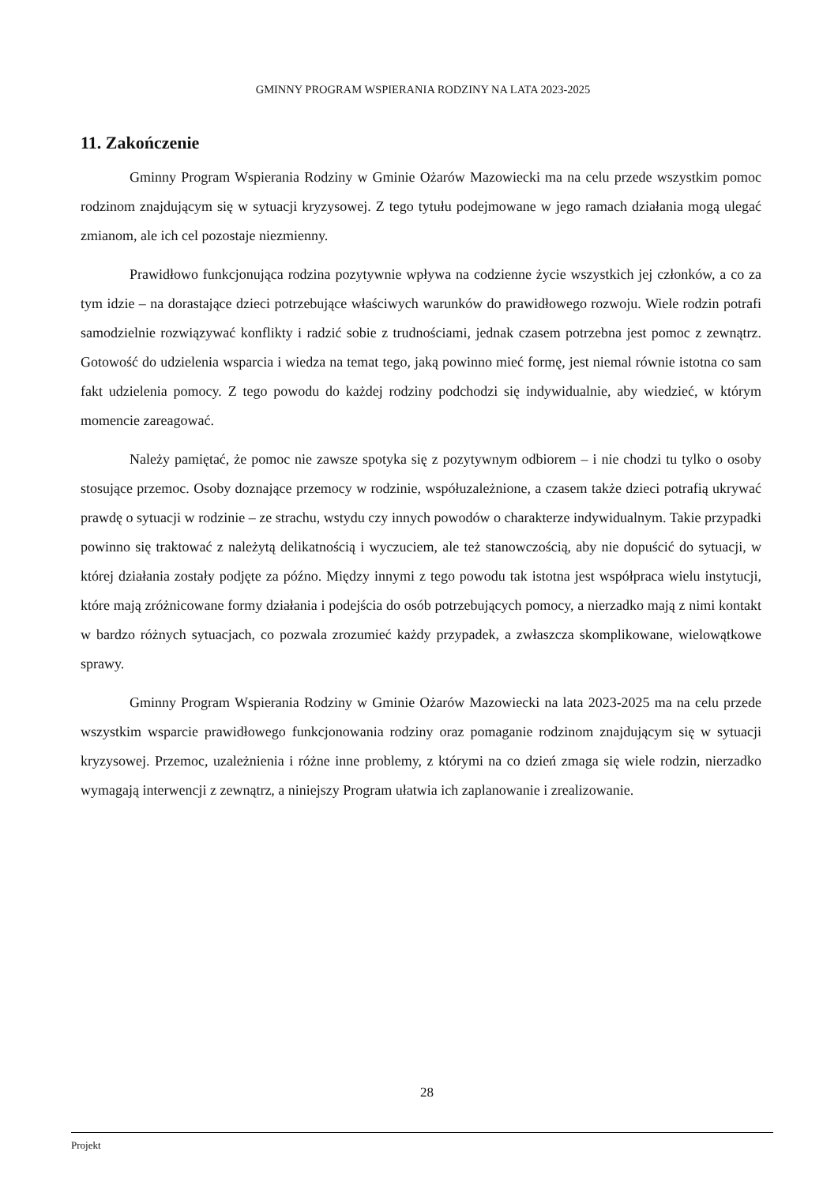GMINNY PROGRAM WSPIERANIA RODZINY NA LATA 2023-2025
11. Zakończenie
Gminny Program Wspierania Rodziny w Gminie Ożarów Mazowiecki ma na celu przede wszystkim pomoc rodzinom znajdującym się w sytuacji kryzysowej. Z tego tytułu podejmowane w jego ramach działania mogą ulegać zmianom, ale ich cel pozostaje niezmienny.
Prawidłowo funkcjonująca rodzina pozytywnie wpływa na codzienne życie wszystkich jej członków, a co za tym idzie – na dorastające dzieci potrzebujące właściwych warunków do prawidłowego rozwoju. Wiele rodzin potrafi samodzielnie rozwiązywać konflikty i radzić sobie z trudnościami, jednak czasem potrzebna jest pomoc z zewnątrz. Gotowość do udzielenia wsparcia i wiedza na temat tego, jaką powinno mieć formę, jest niemal równie istotna co sam fakt udzielenia pomocy. Z tego powodu do każdej rodziny podchodzi się indywidualnie, aby wiedzieć, w którym momencie zareagować.
Należy pamiętać, że pomoc nie zawsze spotyka się z pozytywnym odbiorem – i nie chodzi tu tylko o osoby stosujące przemoc. Osoby doznające przemocy w rodzinie, współuzależnione, a czasem także dzieci potrafią ukrywać prawdę o sytuacji w rodzinie – ze strachu, wstydu czy innych powodów o charakterze indywidualnym. Takie przypadki powinno się traktować z należytą delikatnością i wyczuciem, ale też stanowczością, aby nie dopuścić do sytuacji, w której działania zostały podjęte za późno. Między innymi z tego powodu tak istotna jest współpraca wielu instytucji, które mają zróżnicowane formy działania i podejścia do osób potrzebujących pomocy, a nierzadko mają z nimi kontakt w bardzo różnych sytuacjach, co pozwala zrozumieć każdy przypadek, a zwłaszcza skomplikowane, wielowątkowe sprawy.
Gminny Program Wspierania Rodziny w Gminie Ożarów Mazowiecki na lata 2023-2025 ma na celu przede wszystkim wsparcie prawidłowego funkcjonowania rodziny oraz pomaganie rodzinom znajdującym się w sytuacji kryzysowej. Przemoc, uzależnienia i różne inne problemy, z którymi na co dzień zmaga się wiele rodzin, nierzadko wymagają interwencji z zewnątrz, a niniejszy Program ułatwia ich zaplanowanie i zrealizowanie.
28
Projekt